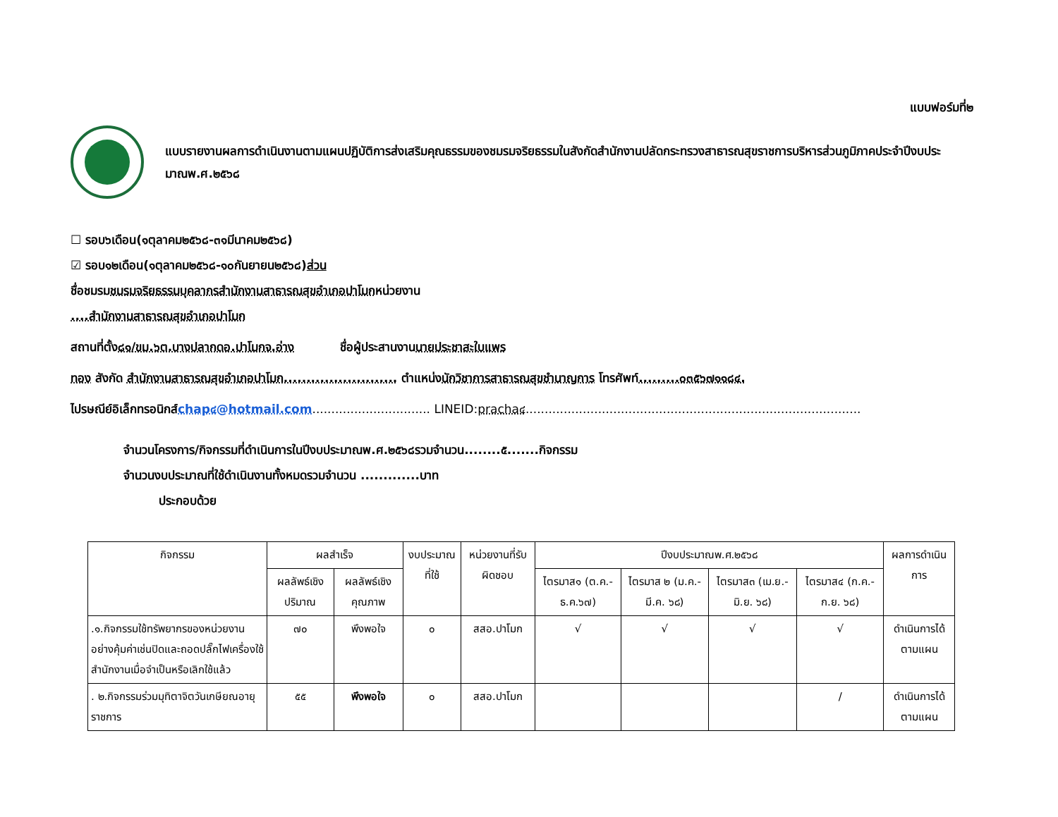แบบฟอร์มที่๒
แบบรายงานผลการดำเนินงานตามแผนปฏิบัติการส่งเสริมคุณธรรมของชมรมจริยธรรมในสังกัดสำนักงานปลัดกระทรวงสาธารณสุขราชการบริหารส่วนภูมิภาคประจำปีงบประมาณพ.ศ.๒๕๖๘
☐ รอบ๖เดือน(๑ตุลาคม๒๕๖๘-๓๑มีนาคม๒๕๖๘)
☑ รอบ๑๒เดือน(๑ตุลาคม๒๕๖๘-๑๐กันยายน๒๕๖๘)ส่วน
ชื่อชมรมชมรมจริยธรรมบุคลากรสำนักงานสาธารณสุขอำเภอปาโมกหน่วยงาน
....สำนักงานสาธารณสุขอำเภอปาโมก
สถานที่ตั้ง๘๑/ขม.๖ต.บางปลากดอ.ปาโมกจ.อ่าง ชื่อผู้ประสานงานนายประชาสะใบแพร
ทอง สังกัด สำนักงานสาธารณสุขอำเภอปาโมก......................... ตำแหน่งนักวิชาการสาธารณสุขชำนาญการ โทรศัพท์.........๐๓๕๖๗๑๑๘๔.
ไปรษณีย์อิเล็กทรอนิกส์chap๔@hotmail.com............................... LINEID:pracha๔........................................................................................
จำนวนโครงการ/กิจกรรมที่ดำเนินการในปีงบประมาณพ.ศ.๒๕๖๘รวมจำนวน........๕.......กิจกรรม
จำนวนงบประมาณที่ใช้ดำเนินงานทั้งหมดรวมจำนวน .............บาท
ประกอบด้วย
| กิจกรรม | ผลสำเร็จ | | งบประมาณที่ใช้ | หน่วยงานที่รับผิดชอบ | ปีงบประมาณพ.ศ.๒๕๖๘ | | | | ผลการดำเนินการ |
| --- | --- | --- | --- | --- | --- | --- | --- | --- | --- |
| | ผลลัพธ์เชิงปริมาณ | ผลลัพธ์เชิงคุณภาพ | | | ไตรมาส๑ (ต.ค.-ธ.ค.๖๗) | ไตรมาส ๒ (ม.ค.-มี.ค. ๖๘) | ไตรมาส๓ (เม.ย.-มิ.ย. ๖๘) | ไตรมาส๔ (ก.ค.-ก.ย. ๖๘) | |
| .๑.กิจกรรมใช้ทรัพยากรของหน่วยงานอย่างคุ้มค่าเช่นปิดและถอดปลั๊กไฟเครื่องใช้สำนักงานเมื่อจำเป็นหรือเลิกใช้แล้ว | ๗๐ | พึงพอใจ | ๐ | สสอ.ปาโมก | √ | √ | √ | √ | ดำเนินการได้ตามแผน |
| . ๒.กิจกรรมร่วมมุทิตาจิตวันเกษียณอายุราชการ | ๕๕ | พึงพอใจ | ๐ | สสอ.ปาโมก | | | | / | ดำเนินการได้ตามแผน |